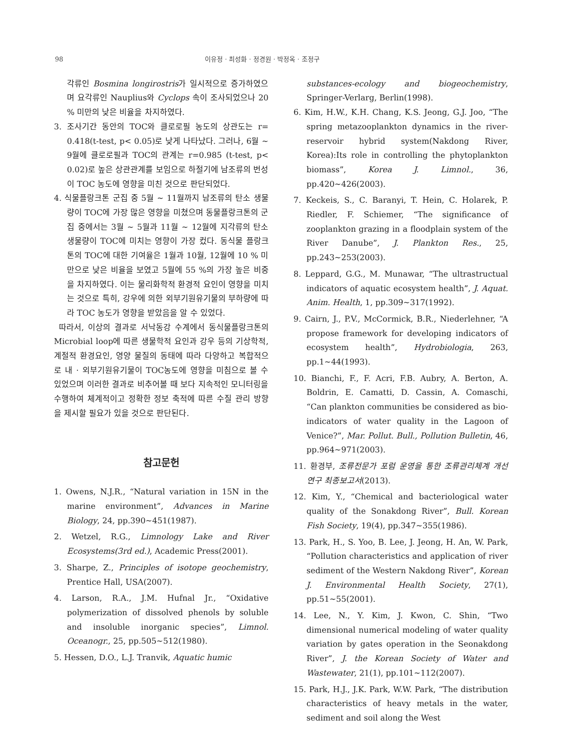98 이유정 · 최성화 · 정경원 · 박정옥 · 조정구
각류인 Bosmina longirostris가 일시적으로 증가하였으며 요각류인 Nauplius와 Cyclops 속이 조사되었으나 20 % 미만의 낮은 비율을 차지하였다.
3. 조사기간 동안의 TOC와 클로로필 농도의 상관도는 r= 0.418(t-test, p< 0.05)로 낮게 나타났다. 그러나, 6월 ~ 9월에 클로로필과 TOC의 관계는 r=0.985 (t-test, p< 0.02)로 높은 상관관계를 보임으로 하절기에 남조류의 번성이 TOC 농도에 영향을 미친 것으로 판단되었다.
4. 식물플랑크톤 군집 중 5월 ~ 11월까지 남조류의 탄소 생물량이 TOC에 가장 많은 영향을 미쳤으며 동물플랑크톤의 군집 중에서는 3월 ~ 5월과 11월 ~ 12월에 지각류의 탄소 생물량이 TOC에 미치는 영향이 가장 컸다. 동식물 플랑크톤의 TOC에 대한 기여율은 1월과 10월, 12월에 10 % 미만으로 낮은 비율을 보였고 5월에 55 %의 가장 높은 비중을 차지하였다. 이는 물리화학적 환경적 요인이 영향을 미치는 것으로 특히, 강우에 의한 외부기원유기물의 부하량에 따라 TOC 농도가 영향을 받았음을 알 수 있었다.
따라서, 이상의 결과로 서낙동강 수계에서 동식물플랑크톤의 Microbial loop에 따른 생물학적 요인과 강우 등의 기상학적, 계절적 환경요인, 영양 물질의 동태에 따라 다양하고 복합적으로 내 · 외부기원유기물이 TOC농도에 영향을 미침으로 볼 수 있었으며 이러한 결과로 비추어볼 때 보다 지속적인 모니터링을 수행하여 체계적이고 정확한 정보 축적에 따른 수질 관리 방향을 제시할 필요가 있을 것으로 판단된다.
참고문헌
1. Owens, N.J.R., “Natural variation in 15N in the marine environment”, Advances in Marine Biology, 24, pp.390~451(1987).
2. Wetzel, R.G., Limnology Lake and River Ecosystems(3rd ed.), Academic Press(2001).
3. Sharpe, Z., Principles of isotope geochemistry, Prentice Hall, USA(2007).
4. Larson, R.A., J.M. Hufnal Jr., “Oxidative polymerization of dissolved phenols by soluble and insoluble inorganic species”, Limnol. Oceanogr., 25, pp.505~512(1980).
5. Hessen, D.O., L.J. Tranvik, Aquatic humic
substances-ecology and biogeochemistry, Springer-Verlarg, Berlin(1998).
6. Kim, H.W., K.H. Chang, K.S. Jeong, G.J. Joo, “The spring metazooplankton dynamics in the river-reservoir hybrid system(Nakdong River, Korea):Its role in controlling the phytoplankton biomass”, Korea J. Limnol., 36, pp.420~426(2003).
7. Keckeis, S., C. Baranyi, T. Hein, C. Holarek, P. Riedler, F. Schiemer, “The significance of zooplankton grazing in a floodplain system of the River Danube”, J. Plankton Res., 25, pp.243~253(2003).
8. Leppard, G.G., M. Munawar, “The ultrastructual indicators of aquatic ecosystem health”, J. Aquat. Anim. Health, 1, pp.309~317(1992).
9. Cairn, J., P.V., McCormick, B.R., Niederlehner, “A propose framework for developing indicators of ecosystem health”, Hydrobiologia, 263, pp.1~44(1993).
10. Bianchi, F., F. Acri, F.B. Aubry, A. Berton, A. Boldrin, E. Camatti, D. Cassin, A. Comaschi, “Can plankton communities be considered as bio-indicators of water quality in the Lagoon of Venice?”, Mar. Pollut. Bull., Pollution Bulletin, 46, pp.964~971(2003).
11. 환경부, 조류전문가 포럼 운영을 통한 조류관리체계 개선 연구 최종보고서(2013).
12. Kim, Y., “Chemical and bacteriological water quality of the Sonakdong River”, Bull. Korean Fish Society, 19(4), pp.347~355(1986).
13. Park, H., S. Yoo, B. Lee, J. Jeong, H. An, W. Park, “Pollution characteristics and application of river sediment of the Western Nakdong River”, Korean J. Environmental Health Society, 27(1), pp.51~55(2001).
14. Lee, N., Y. Kim, J. Kwon, C. Shin, “Two dimensional numerical modeling of water quality variation by gates operation in the Seonakdong River”, J. the Korean Society of Water and Wastewater, 21(1), pp.101~112(2007).
15. Park, H.J., J.K. Park, W.W. Park, “The distribution characteristics of heavy metals in the water, sediment and soil along the West